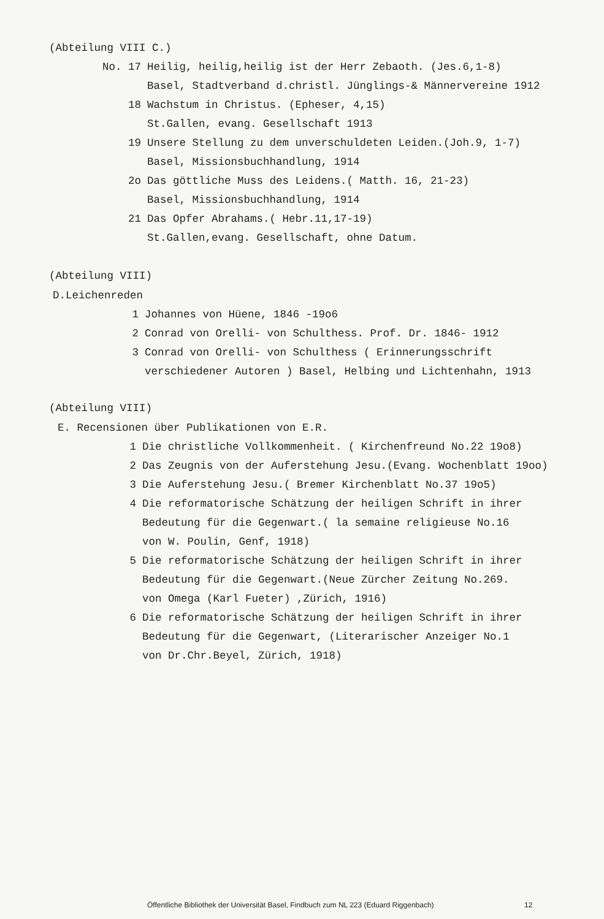(Abteilung VIII C.)
No. 17 Heilig, heilig,heilig ist der Herr Zebaoth. (Jes.6,1-8)
Basel, Stadtverband d.christl. Jünglings-& Männervereine 1912
18 Wachstum in Christus. (Epheser, 4,15)
St.Gallen, evang. Gesellschaft 1913
19 Unsere Stellung zu dem unverschuldeten Leiden.(Joh.9, 1-7)
Basel, Missionsbuchhandlung, 1914
2o Das göttliche Muss des Leidens.( Matth. 16, 21-23)
Basel, Missionsbuchhandlung, 1914
21 Das Opfer Abrahams.( Hebr.11,17-19)
St.Gallen,evang. Gesellschaft, ohne Datum.
(Abteilung VIII)
D.Leichenreden
1 Johannes von Hüene, 1846 -19o6
2 Conrad von Orelli- von Schulthess. Prof. Dr. 1846- 1912
3 Conrad von Orelli- von Schulthess ( Erinnerungsschrift
verschiedener Autoren ) Basel, Helbing und Lichtenhahn, 1913
(Abteilung VIII)
E. Recensionen über Publikationen von E.R.
1 Die christliche Vollkommenheit. ( Kirchenfreund No.22 19o8)
2 Das Zeugnis von der Auferstehung Jesu.(Evang. Wochenblatt 19oo)
3 Die Auferstehung Jesu.( Bremer Kirchenblatt No.37 19o5)
4 Die reformatorische Schätzung der heiligen Schrift in ihrer
Bedeutung für die Gegenwart.( la semaine religieuse No.16
von W. Poulin, Genf, 1918)
5 Die reformatorische Schätzung der heiligen Schrift in ihrer
Bedeutung für die Gegenwart.(Neue Zürcher Zeitung No.269.
von Omega (Karl Fueter) ,Zürich, 1916)
6 Die reformatorische Schätzung der heiligen Schrift in ihrer
Bedeutung für die Gegenwart, (Literarischer Anzeiger No.1
von Dr.Chr.Beyel, Zürich, 1918)
Öffentliche Bibliothek der Universität Basel, Findbuch zum NL 223 (Eduard Riggenbach)
12